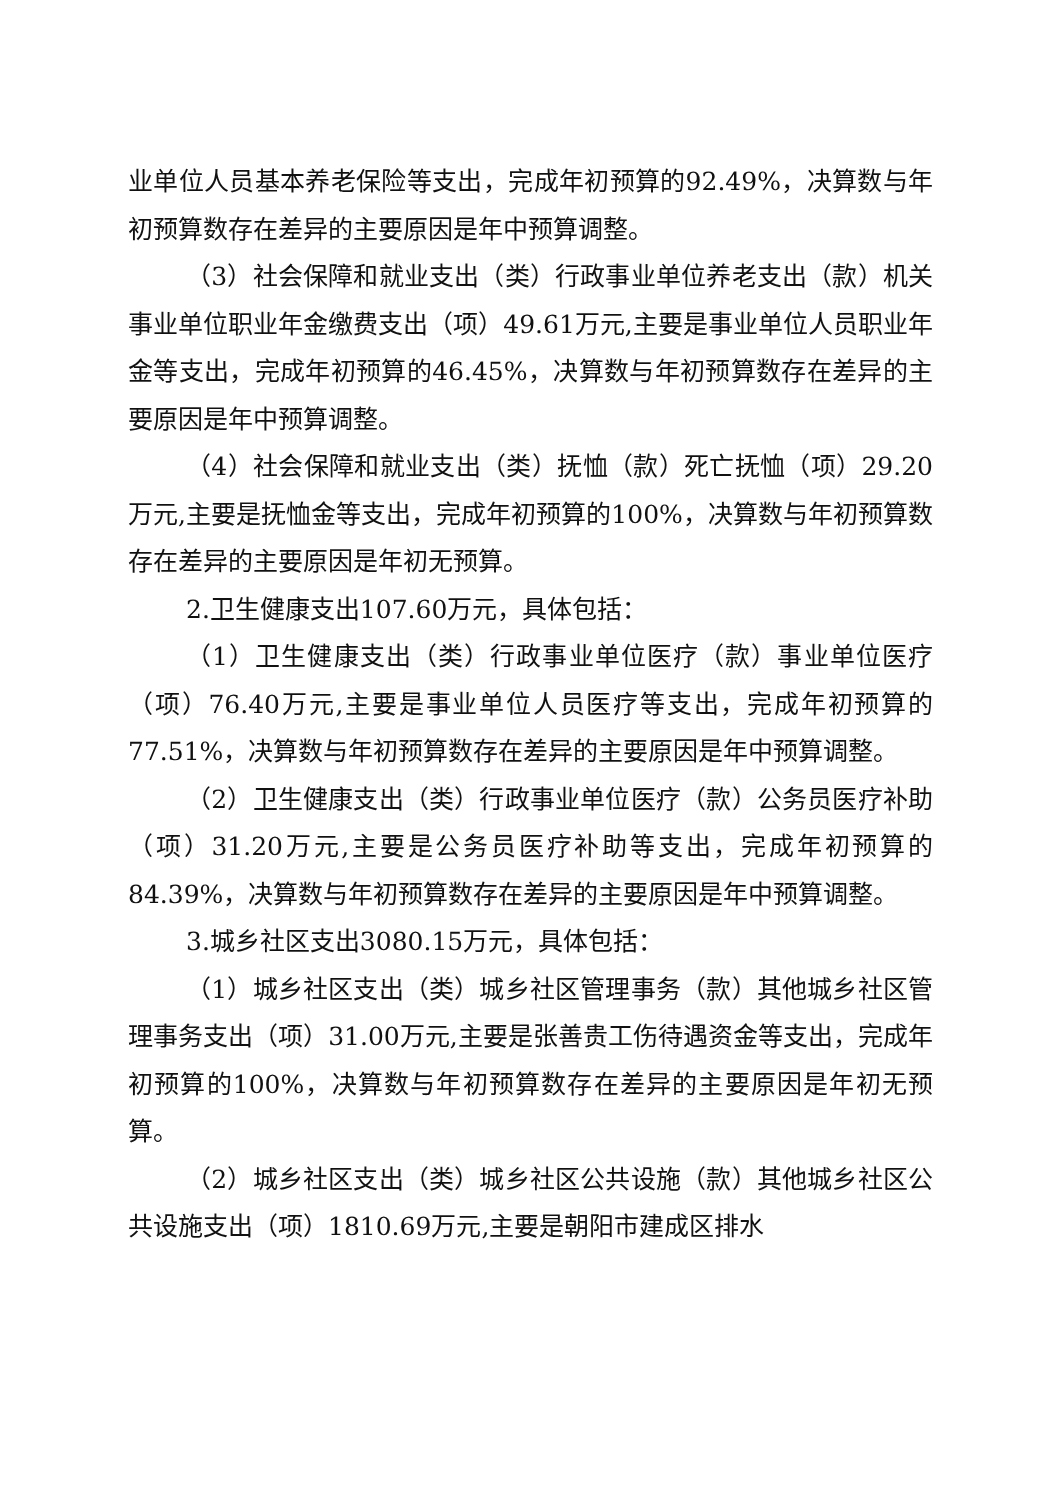业单位人员基本养老保险等支出，完成年初预算的92.49%，决算数与年初预算数存在差异的主要原因是年中预算调整。
（3）社会保障和就业支出（类）行政事业单位养老支出（款）机关事业单位职业年金缴费支出（项）49.61万元,主要是事业单位人员职业年金等支出，完成年初预算的46.45%，决算数与年初预算数存在差异的主要原因是年中预算调整。
（4）社会保障和就业支出（类）抚恤（款）死亡抚恤（项）29.20万元,主要是抚恤金等支出，完成年初预算的100%，决算数与年初预算数存在差异的主要原因是年初无预算。
2.卫生健康支出107.60万元，具体包括：
（1）卫生健康支出（类）行政事业单位医疗（款）事业单位医疗（项）76.40万元,主要是事业单位人员医疗等支出，完成年初预算的77.51%，决算数与年初预算数存在差异的主要原因是年中预算调整。
（2）卫生健康支出（类）行政事业单位医疗（款）公务员医疗补助（项）31.20万元,主要是公务员医疗补助等支出，完成年初预算的84.39%，决算数与年初预算数存在差异的主要原因是年中预算调整。
3.城乡社区支出3080.15万元，具体包括：
（1）城乡社区支出（类）城乡社区管理事务（款）其他城乡社区管理事务支出（项）31.00万元,主要是张善贵工伤待遇资金等支出，完成年初预算的100%，决算数与年初预算数存在差异的主要原因是年初无预算。
（2）城乡社区支出（类）城乡社区公共设施（款）其他城乡社区公共设施支出（项）1810.69万元,主要是朝阳市建成区排水